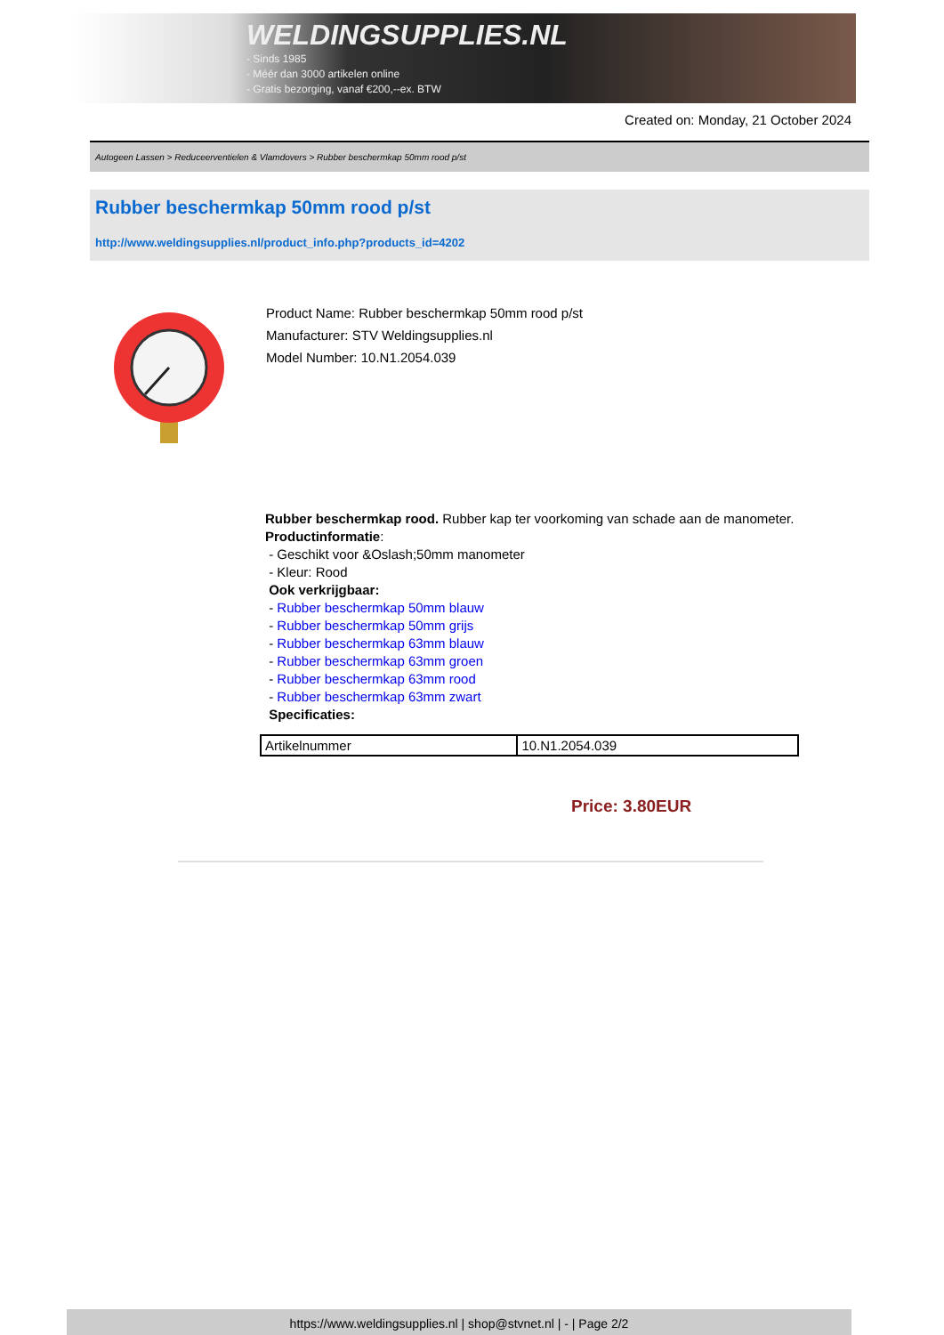WELDINGSUPPLIES.NL
- Sinds 1985
- Méér dan 3000 artikelen online
- Gratis bezorging, vanaf €200,--ex. BTW
Created on: Monday, 21 October 2024
Autogeen Lassen > Reduceerventielen & Vlamdovers > Rubber beschermkap 50mm rood p/st
Rubber beschermkap 50mm rood p/st
http://www.weldingsupplies.nl/product_info.php?products_id=4202
Product Name: Rubber beschermkap 50mm rood p/st
Manufacturer: STV Weldingsupplies.nl
Model Number: 10.N1.2054.039
Rubber beschermkap rood. Rubber kap ter voorkoming van schade aan de manometer.
Productinformatie:
- Geschikt voor &Oslash;50mm manometer
- Kleur: Rood
Ook verkrijgbaar:
- Rubber beschermkap 50mm blauw
- Rubber beschermkap 50mm grijs
- Rubber beschermkap 63mm blauw
- Rubber beschermkap 63mm groen
- Rubber beschermkap 63mm rood
- Rubber beschermkap 63mm zwart
Specificaties:
| Artikelnummer | 10.N1.2054.039 |
Price: 3.80EUR
https://www.weldingsupplies.nl | shop@stvnet.nl | - | Page 2/2